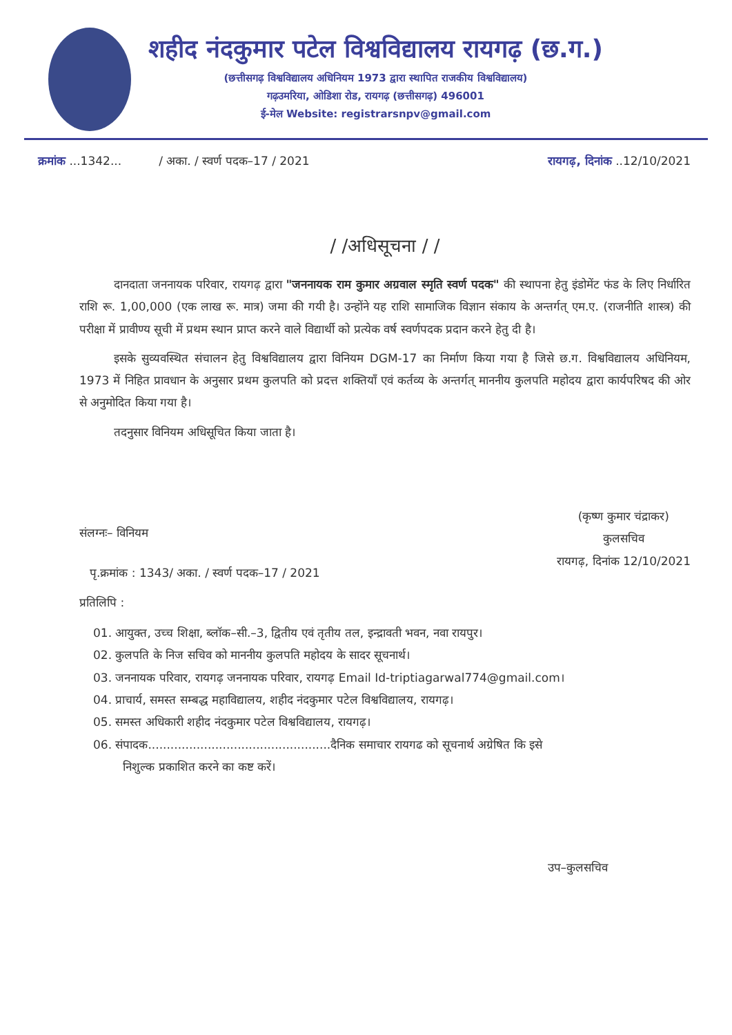शहीद नंदकुमार पटेल विश्वविद्यालय रायगढ़ (छ.ग.)
(छत्तीसगढ़ विश्वविद्यालय अधिनियम 1973 द्वारा स्थापित राजकीय विश्वविद्यालय)
गढ़उमरिया, ओडिशा रोड, रायगढ़ (छत्तीसगढ़) 496001
ई-मेल Website: registrarsnpv@gmail.com
क्रमांक ...1342... / अका. / स्वर्ण पदक–17 / 2021 रायगढ़, दिनांक ..12/10/2021
/ /अधिसूचना / /
दानदाता जननायक परिवार, रायगढ़ द्वारा "जननायक राम कुमार अग्रवाल स्मृति स्वर्ण पदक" की स्थापना हेतु इंडोमेंट फंड के लिए निर्धारित राशि रू. 1,00,000 (एक लाख रू. मात्र) जमा की गयी है। उन्होंने यह राशि सामाजिक विज्ञान संकाय के अन्तर्गत् एम.ए. (राजनीति शास्त्र) की परीक्षा में प्रावीण्य सूची में प्रथम स्थान प्राप्त करने वाले विद्यार्थी को प्रत्येक वर्ष स्वर्णपदक प्रदान करने हेतु दी है।
इसके सुव्यवस्थित संचालन हेतु विश्वविद्यालय द्वारा विनियम DGM-17 का निर्माण किया गया है जिसे छ.ग. विश्वविद्यालय अधिनियम, 1973 में निहित प्रावधान के अनुसार प्रथम कुलपति को प्रदत्त शक्तियाँ एवं कर्तव्य के अन्तर्गत् माननीय कुलपति महोदय द्वारा कार्यपरिषद की ओर से अनुमोदित किया गया है।
तदनुसार विनियम अधिसूचित किया जाता है।
(कृष्ण कुमार चंद्राकर)
कुलसचिव
रायगढ़, दिनांक 12/10/2021
संलग्नः– विनियम
पृ.क्रमांक : 1343/ अका. / स्वर्ण पदक–17 / 2021
प्रतिलिपि :
01. आयुक्त, उच्च शिक्षा, ब्लॉक–सी.–3, द्वितीय एवं तृतीय तल, इन्द्रावती भवन, नवा रायपुर।
02. कुलपति के निज सचिव को माननीय कुलपति महोदय के सादर सूचनार्थ।
03. जननायक परिवार, रायगढ़ जननायक परिवार, रायगढ़ Email Id-triptiagarwal774@gmail.com।
04. प्राचार्य, समस्त सम्बद्ध महाविद्यालय, शहीद नंदकुमार पटेल विश्वविद्यालय, रायगढ़।
05. समस्त अधिकारी शहीद नंदकुमार पटेल विश्वविद्यालय, रायगढ़।
06. संपादक.................................................दैनिक समाचार रायगढ को सूचनार्थ अग्रेषित कि इसे
निशुल्क प्रकाशित करने का कष्ट करें।
उप–कुलसचिव